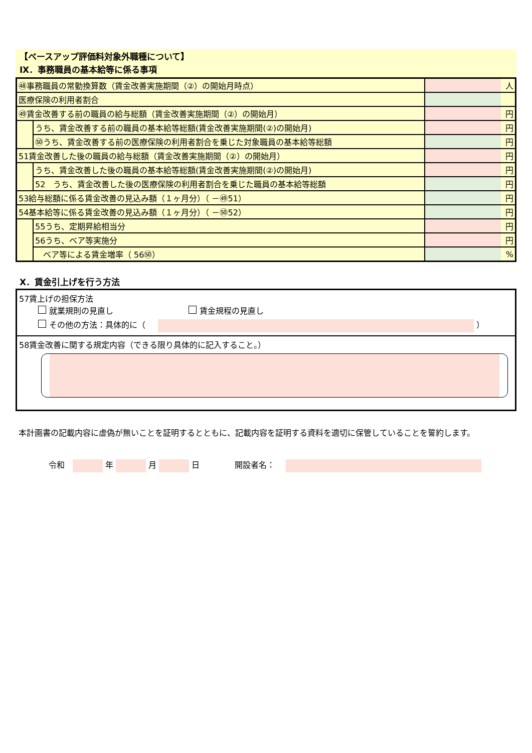【ベースアップ評価料対象外職種について】
Ⅸ．事務職員の基本給等に係る事項
| ㊽事務職員の常勤換算数（賃金改善実施期間（②）の開始月時点） | | | 人 |
| 医療保険の利用者割合 | | | |
| ㊾賃金改善する前の職員の給与総額（賃金改善実施期間（②）の開始月） | | | 円 |
| | うち、賃金改善する前の職員の基本給等総額(賃金改善実施期間(②)の開始月) | | 円 |
| | ㊿うち、賃金改善する前の医療保険の利用者割合を乗じた対象職員の基本給等総額 | | 円 |
| 51賃金改善した後の職員の給与総額（賃金改善実施期間（②）の開始月） | | | 円 |
| | うち、賃金改善した後の職員の基本給等総額(賃金改善実施期間(②)の開始月) | | 円 |
| | 52 うち、賃金改善した後の医療保険の利用者割合を乗じた職員の基本給等総額 | | 円 |
| 53給与総額に係る賃金改善の見込み額（１ヶ月分）（ －㊾51） | | | 円 |
| 54基本給等に係る賃金改善の見込み額（１ヶ月分）（ －㊿52） | | | 円 |
| | 55うち、定期昇給相当分 | | 円 |
| | 56うち、ベア等実施分 | | 円 |
| | ベア等による賃金増率（ 56㊿） | | % |
Ⅹ．賃金引上げを行う方法
57賃上げの担保方法
就業規則の見直し 賃金規程の見直し
その他の方法：具体的に（ ）
58賃金改善に関する規定内容（できる限り具体的に記入すること。）
本計画書の記載内容に虚偽が無いことを証明するとともに、記載内容を証明する資料を適切に保管していることを誓約します。
令和　 年 月 日 開設者名：